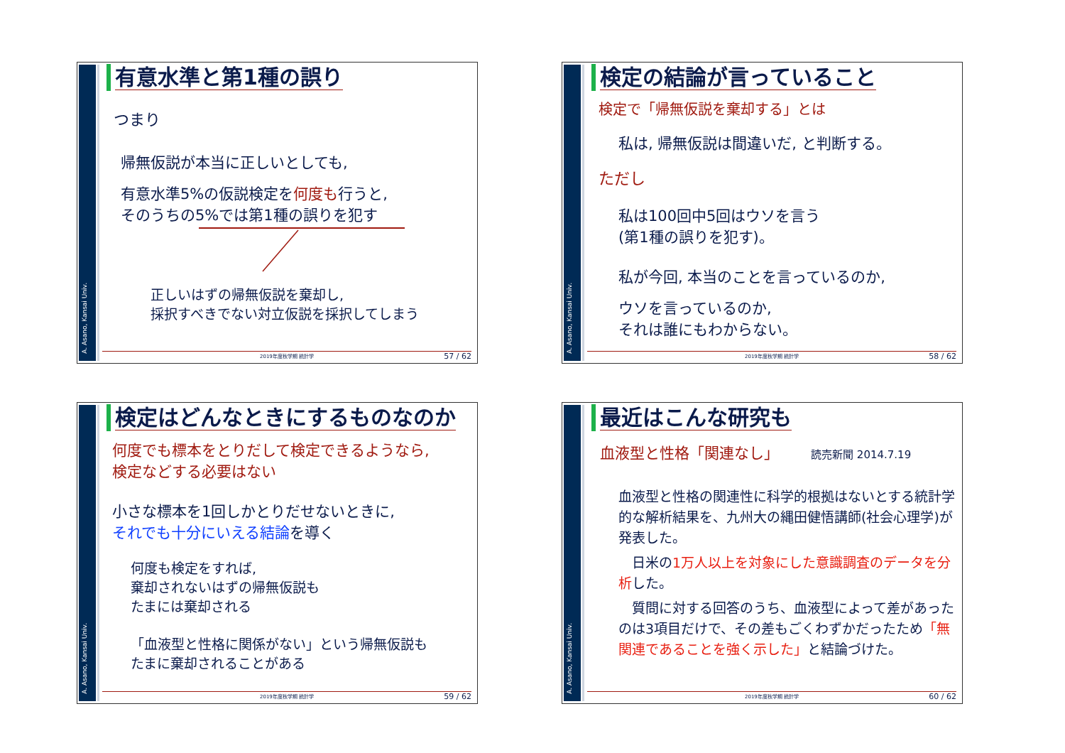A. Asano, Kansai Univ.
有意水準と第1種の誤り
つまり
帰無仮説が本当に正しいとしても,
有意水準5%の仮説検定を何度も行うと,
そのうちの5%では第1種の誤りを犯す
正しいはずの帰無仮説を棄却し,
採択すべきでない対立仮説を採択してしまう
2019年度秋学期 統計学 57 / 62
A. Asano, Kansai Univ.
検定の結論が言っていること
検定で「帰無仮説を棄却する」とは
私は, 帰無仮説は間違いだ, と判断する。
ただし
私は100回中5回はウソを言う
(第1種の誤りを犯す)。
私が今回, 本当のことを言っているのか,
ウソを言っているのか,
それは誰にもわからない。
2019年度秋学期 統計学 58 / 62
A. Asano, Kansai Univ.
検定はどんなときにするものなのか
何度でも標本をとりだして検定できるようなら,
検定などする必要はない
小さな標本を1回しかとりだせないときに,
それでも十分にいえる結論を導く
何度も検定をすれば,
棄却されないはずの帰無仮説も
たまには棄却される
「血液型と性格に関係がない」という帰無仮説も
たまに棄却されることがある
2019年度秋学期 統計学 59 / 62
A. Asano, Kansai Univ.
最近はこんな研究も
血液型と性格「関連なし」 読売新聞 2014.7.19
血液型と性格の関連性に科学的根拠はないとする統計学的な解析結果を、九州大の縄田健悟講師(社会心理学)が発表した。
　日米の1万人以上を対象にした意識調査のデータを分析した。
　質問に対する回答のうち、血液型によって差があったのは3項目だけで、その差もごくわずかだったため「無関連であることを強く示した」と結論づけた。
2019年度秋学期 統計学 60 / 62